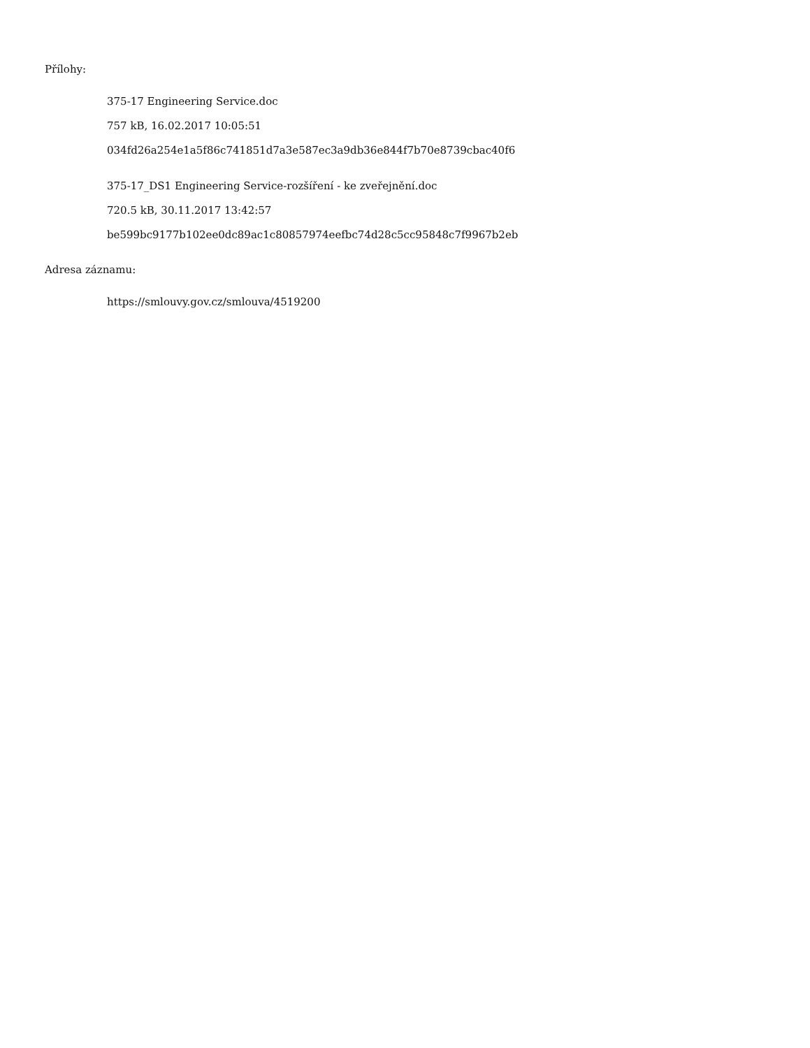Přílohy:
375-17 Engineering Service.doc
757 kB, 16.02.2017 10:05:51
034fd26a254e1a5f86c741851d7a3e587ec3a9db36e844f7b70e8739cbac40f6
375-17_DS1 Engineering Service-rozšíření - ke zveřejnění.doc
720.5 kB, 30.11.2017 13:42:57
be599bc9177b102ee0dc89ac1c80857974eefbc74d28c5cc95848c7f9967b2eb
Adresa záznamu:
https://smlouvy.gov.cz/smlouva/4519200